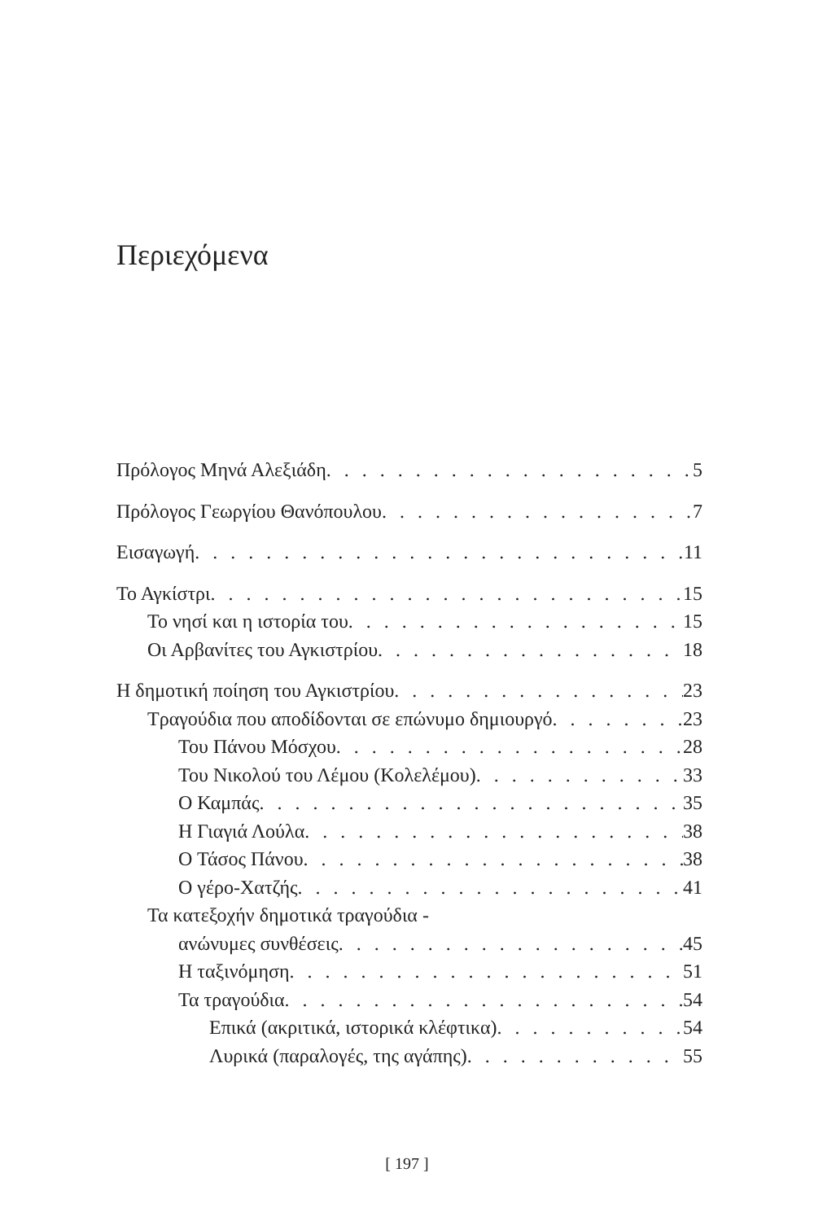Περιεχόμενα
Πρόλογος Μηνά Αλεξιάδη 5
Πρόλογος Γεωργίου Θανόπουλου 7
Εισαγωγή 11
Το Αγκίστρι 15
Το νησί και η ιστορία του 15
Οι Αρβανίτες του Αγκιστρίου 18
Η δημοτική ποίηση του Αγκιστρίου 23
Τραγούδια που αποδίδονται σε επώνυμο δημιουργό 23
Του Πάνου Μόσχου 28
Του Νικολού του Λέμου (Κολελέμου) 33
Ο Καμπάς 35
Η Γιαγιά Λούλα 38
Ο Τάσος Πάνου 38
Ο γέρο-Χατζής 41
Τα κατεξοχήν δημοτικά τραγούδια -
ανώνυμες συνθέσεις 45
Η ταξινόμηση 51
Τα τραγούδια 54
Επικά (ακριτικά, ιστορικά κλέφτικα) 54
Λυρικά (παραλογές, της αγάπης) 55
[ 197 ]